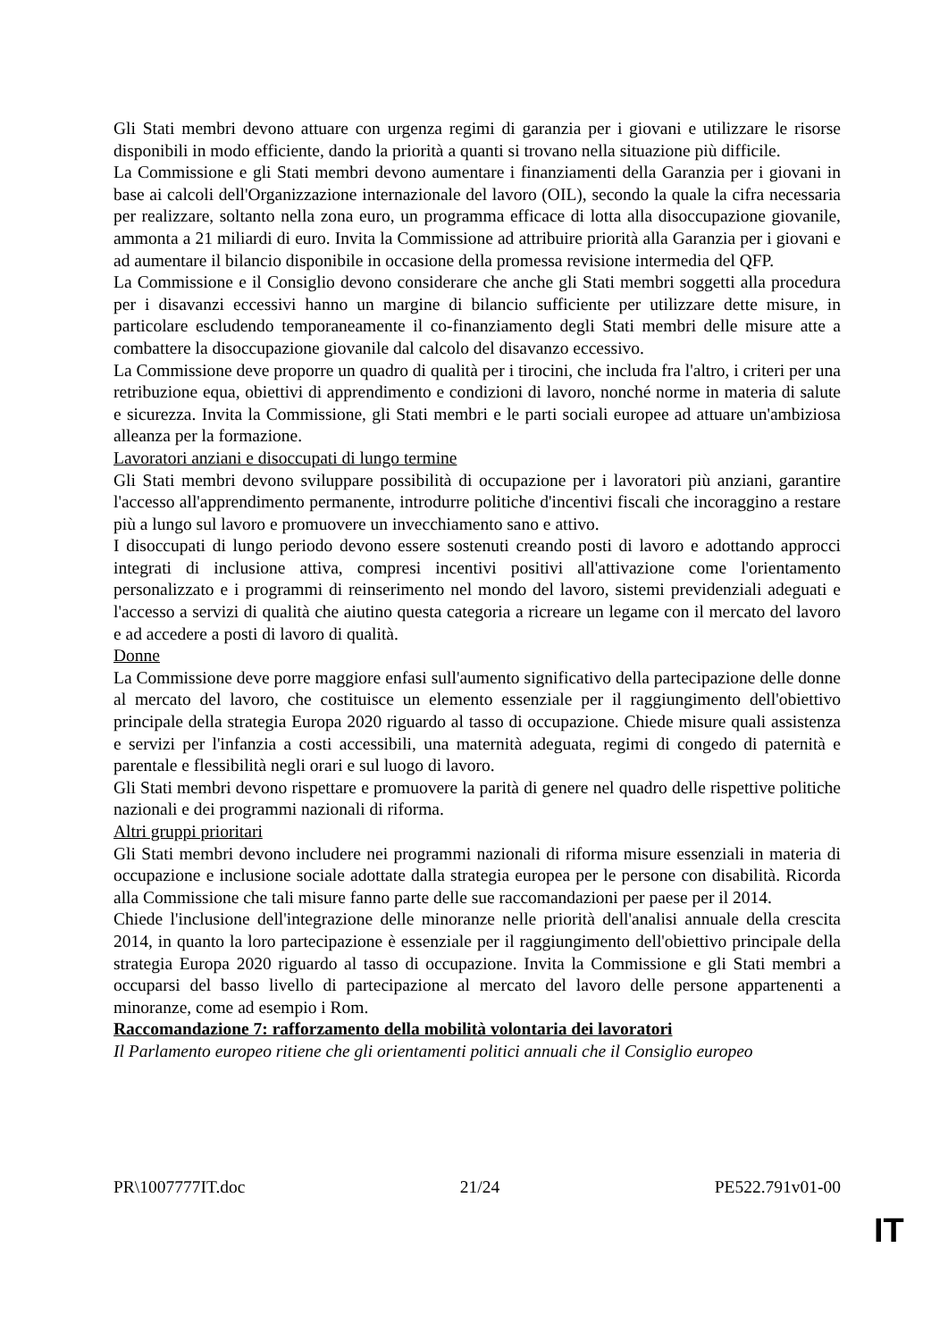Gli Stati membri devono attuare con urgenza regimi di garanzia per i giovani e utilizzare le risorse disponibili in modo efficiente, dando la priorità a quanti si trovano nella situazione più difficile.
La Commissione e gli Stati membri devono aumentare i finanziamenti della Garanzia per i giovani in base ai calcoli dell'Organizzazione internazionale del lavoro (OIL), secondo la quale la cifra necessaria per realizzare, soltanto nella zona euro, un programma efficace di lotta alla disoccupazione giovanile, ammonta a 21 miliardi di euro. Invita la Commissione ad attribuire priorità alla Garanzia per i giovani e ad aumentare il bilancio disponibile in occasione della promessa revisione intermedia del QFP.
La Commissione e il Consiglio devono considerare che anche gli Stati membri soggetti alla procedura per i disavanzi eccessivi hanno un margine di bilancio sufficiente per utilizzare dette misure, in particolare escludendo temporaneamente il co-finanziamento degli Stati membri delle misure atte a combattere la disoccupazione giovanile dal calcolo del disavanzo eccessivo.
La Commissione deve proporre un quadro di qualità per i tirocini, che includa fra l'altro, i criteri per una retribuzione equa, obiettivi di apprendimento e condizioni di lavoro, nonché norme in materia di salute e sicurezza. Invita la Commissione, gli Stati membri e le parti sociali europee ad attuare un'ambiziosa alleanza per la formazione.
Lavoratori anziani e disoccupati di lungo termine
Gli Stati membri devono sviluppare possibilità di occupazione per i lavoratori più anziani, garantire l'accesso all'apprendimento permanente, introdurre politiche d'incentivi fiscali che incoraggino a restare più a lungo sul lavoro e promuovere un invecchiamento sano e attivo.
I disoccupati di lungo periodo devono essere sostenuti creando posti di lavoro e adottando approcci integrati di inclusione attiva, compresi incentivi positivi all'attivazione come l'orientamento personalizzato e i programmi di reinserimento nel mondo del lavoro, sistemi previdenziali adeguati e l'accesso a servizi di qualità che aiutino questa categoria a ricreare un legame con il mercato del lavoro e ad accedere a posti di lavoro di qualità.
Donne
La Commissione deve porre maggiore enfasi sull'aumento significativo della partecipazione delle donne al mercato del lavoro, che costituisce un elemento essenziale per il raggiungimento dell'obiettivo principale della strategia Europa 2020 riguardo al tasso di occupazione. Chiede misure quali assistenza e servizi per l'infanzia a costi accessibili, una maternità adeguata, regimi di congedo di paternità e parentale e flessibilità negli orari e sul luogo di lavoro.
Gli Stati membri devono rispettare e promuovere la parità di genere nel quadro delle rispettive politiche nazionali e dei programmi nazionali di riforma.
Altri gruppi prioritari
Gli Stati membri devono includere nei programmi nazionali di riforma misure essenziali in materia di occupazione e inclusione sociale adottate dalla strategia europea per le persone con disabilità. Ricorda alla Commissione che tali misure fanno parte delle sue raccomandazioni per paese per il 2014.
Chiede l'inclusione dell'integrazione delle minoranze nelle priorità dell'analisi annuale della crescita 2014, in quanto la loro partecipazione è essenziale per il raggiungimento dell'obiettivo principale della strategia Europa 2020 riguardo al tasso di occupazione. Invita la Commissione e gli Stati membri a occuparsi del basso livello di partecipazione al mercato del lavoro delle persone appartenenti a minoranze, come ad esempio i Rom.
Raccomandazione 7: rafforzamento della mobilità volontaria dei lavoratori
Il Parlamento europeo ritiene che gli orientamenti politici annuali che il Consiglio europeo
PR\1007777IT.doc 21/24 PE522.791v01-00
IT